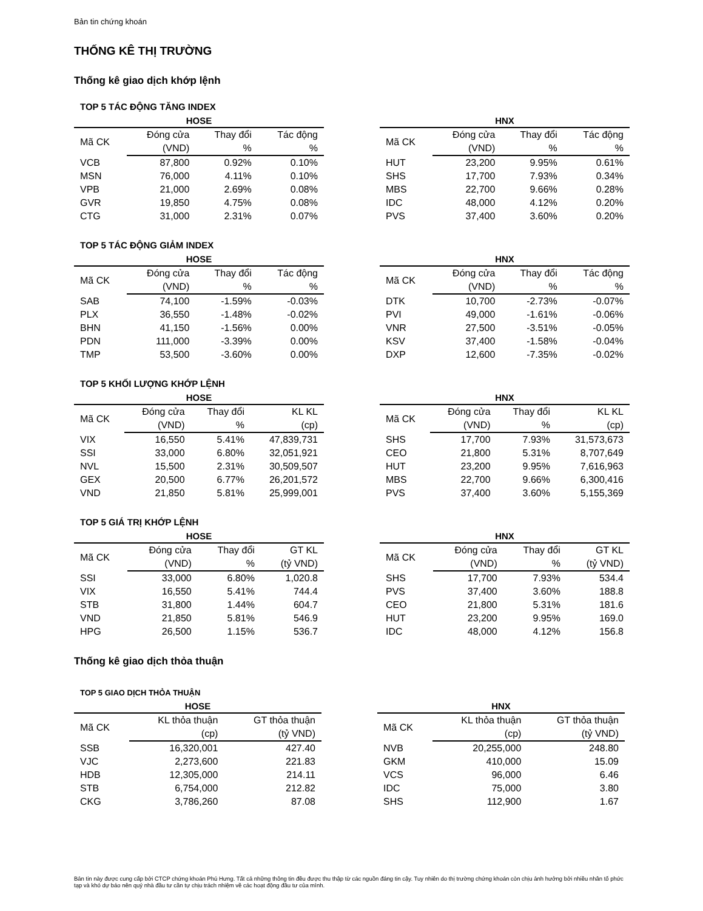Bản tin chứng khoán
THỐNG KÊ THỊ TRƯỜNG
Thống kê giao dịch khớp lệnh
TOP 5 TÁC ĐỘNG TĂNG INDEX
HOSE
| Mã CK | Đóng cửa | Thay đổi | Tác động |
| --- | --- | --- | --- |
| | (VND) | % | % |
| VCB | 87,800 | 0.92% | 0.10% |
| MSN | 76,000 | 4.11% | 0.10% |
| VPB | 21,000 | 2.69% | 0.08% |
| GVR | 19,850 | 4.75% | 0.08% |
| CTG | 31,000 | 2.31% | 0.07% |
HNX
| Mã CK | Đóng cửa | Thay đổi | Tác động |
| --- | --- | --- | --- |
| | (VND) | % | % |
| HUT | 23,200 | 9.95% | 0.61% |
| SHS | 17,700 | 7.93% | 0.34% |
| MBS | 22,700 | 9.66% | 0.28% |
| IDC | 48,000 | 4.12% | 0.20% |
| PVS | 37,400 | 3.60% | 0.20% |
TOP 5 TÁC ĐỘNG GIẢM INDEX
HOSE
| Mã CK | Đóng cửa | Thay đổi | Tác động |
| --- | --- | --- | --- |
| | (VND) | % | % |
| SAB | 74,100 | -1.59% | -0.03% |
| PLX | 36,550 | -1.48% | -0.02% |
| BHN | 41,150 | -1.56% | 0.00% |
| PDN | 111,000 | -3.39% | 0.00% |
| TMP | 53,500 | -3.60% | 0.00% |
HNX
| Mã CK | Đóng cửa | Thay đổi | Tác động |
| --- | --- | --- | --- |
| | (VND) | % | % |
| DTK | 10,700 | -2.73% | -0.07% |
| PVI | 49,000 | -1.61% | -0.06% |
| VNR | 27,500 | -3.51% | -0.05% |
| KSV | 37,400 | -1.58% | -0.04% |
| DXP | 12,600 | -7.35% | -0.02% |
TOP 5 KHỐI LƯỢNG KHỚP LỆNH
HOSE
| Mã CK | Đóng cửa | Thay đổi | KL KL |
| --- | --- | --- | --- |
| | (VND) | % | (cp) |
| VIX | 16,550 | 5.41% | 47,839,731 |
| SSI | 33,000 | 6.80% | 32,051,921 |
| NVL | 15,500 | 2.31% | 30,509,507 |
| GEX | 20,500 | 6.77% | 26,201,572 |
| VND | 21,850 | 5.81% | 25,999,001 |
HNX
| Mã CK | Đóng cửa | Thay đổi | KL KL |
| --- | --- | --- | --- |
| | (VND) | % | (cp) |
| SHS | 17,700 | 7.93% | 31,573,673 |
| CEO | 21,800 | 5.31% | 8,707,649 |
| HUT | 23,200 | 9.95% | 7,616,963 |
| MBS | 22,700 | 9.66% | 6,300,416 |
| PVS | 37,400 | 3.60% | 5,155,369 |
TOP 5 GIÁ TRỊ KHỚP LỆNH
HOSE
| Mã CK | Đóng cửa | Thay đổi | GT KL |
| --- | --- | --- | --- |
| | (VND) | % | (tỷ VND) |
| SSI | 33,000 | 6.80% | 1,020.8 |
| VIX | 16,550 | 5.41% | 744.4 |
| STB | 31,800 | 1.44% | 604.7 |
| VND | 21,850 | 5.81% | 546.9 |
| HPG | 26,500 | 1.15% | 536.7 |
HNX
| Mã CK | Đóng cửa | Thay đổi | GT KL |
| --- | --- | --- | --- |
| | (VND) | % | (tỷ VND) |
| SHS | 17,700 | 7.93% | 534.4 |
| PVS | 37,400 | 3.60% | 188.8 |
| CEO | 21,800 | 5.31% | 181.6 |
| HUT | 23,200 | 9.95% | 169.0 |
| IDC | 48,000 | 4.12% | 156.8 |
Thống kê giao dịch thỏa thuận
TOP 5 GIAO DỊCH THỎA THUẬN
HOSE
| Mã CK | KL thỏa thuận | GT thỏa thuận |
| --- | --- | --- |
| | (cp) | (tỷ VND) |
| SSB | 16,320,001 | 427.40 |
| VJC | 2,273,600 | 221.83 |
| HDB | 12,305,000 | 214.11 |
| STB | 6,754,000 | 212.82 |
| CKG | 3,786,260 | 87.08 |
HNX
| Mã CK | KL thỏa thuận | GT thỏa thuận |
| --- | --- | --- |
| | (cp) | (tỷ VND) |
| NVB | 20,255,000 | 248.80 |
| GKM | 410,000 | 15.09 |
| VCS | 96,000 | 6.46 |
| IDC | 75,000 | 3.80 |
| SHS | 112,900 | 1.67 |
Bản tin này được cung cấp bởi CTCP chứng khoán Phú Hưng. Tất cả những thông tin đều được thu thập từ các nguồn đáng tin cậy. Tuy nhiên do thị trường chứng khoán còn chịu ảnh hưởng bởi nhiều nhân tố phức tạp và khó dự báo nên quý nhà đầu tư cần tự chịu trách nhiệm về các hoạt động đầu tư của mình.